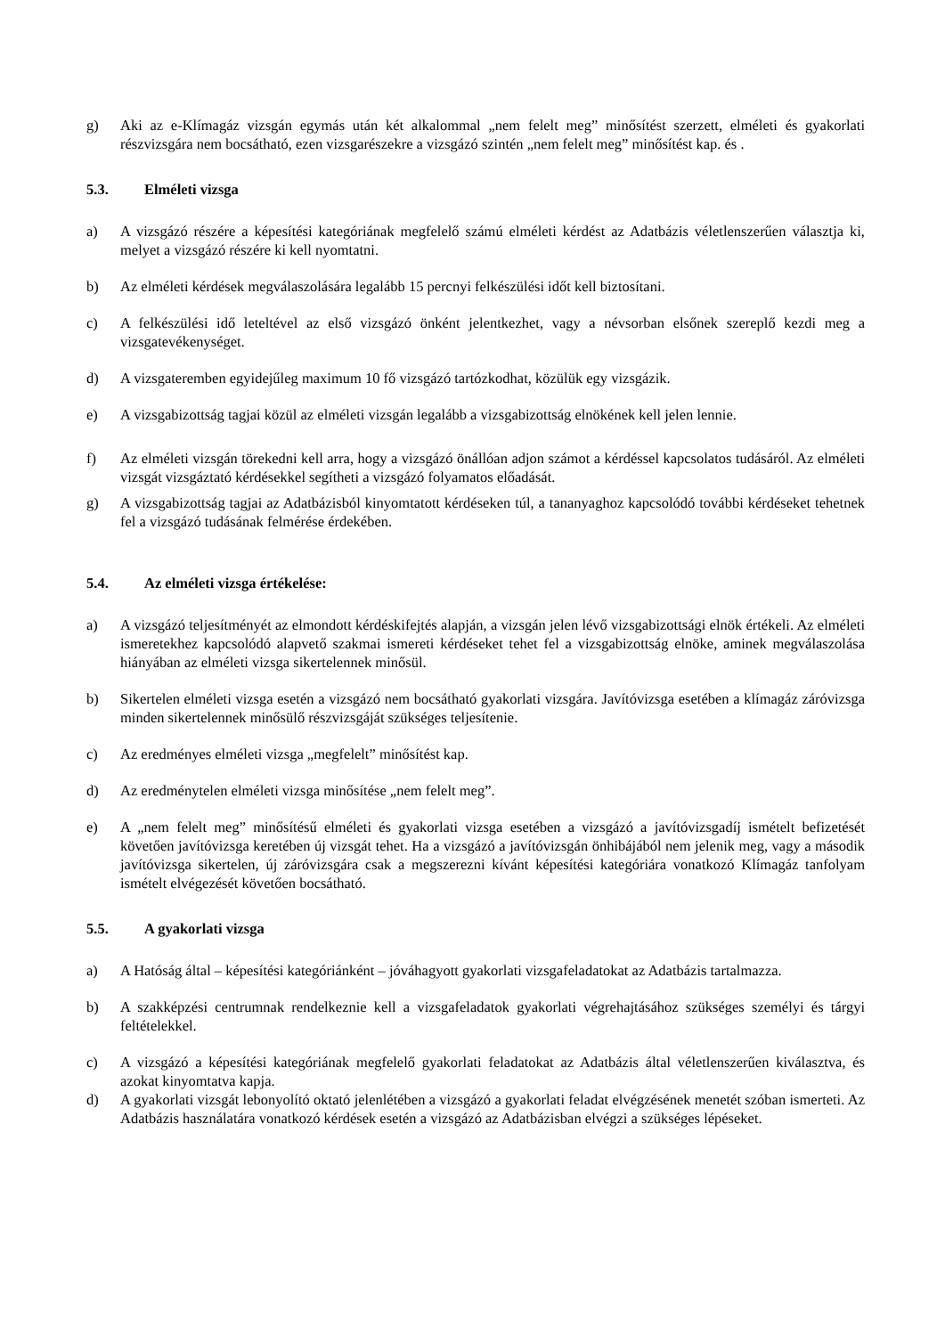g) Aki az e-Klímagáz vizsgán egymás után két alkalommal „nem felelt meg” minősítést szerzett, elméleti és gyakorlati részvizsgára nem bocsátható, ezen vizsgarészekre a vizsgázó szintén „nem felelt meg” minősítést kap. és .
5.3. Elméleti vizsga
a) A vizsgázó részére a képesítési kategóriának megfelelő számú elméleti kérdést az Adatbázis véletlenszerűen választja ki, melyet a vizsgázó részére ki kell nyomtatni.
b) Az elméleti kérdések megválaszolására legalább 15 percnyi felkészülési időt kell biztosítani.
c) A felkészülési idő leteltével az első vizsgázó önként jelentkezhet, vagy a névsorban elsőnek szereplő kezdi meg a vizsgatevékenységet.
d) A vizsgateremben egyidejűleg maximum 10 fő vizsgázó tartózkodhat, közülük egy vizsgázik.
e) A vizsgabizottság tagjai közül az elméleti vizsgán legalább a vizsgabizottság elnökének kell jelen lennie.
f) Az elméleti vizsgán törekedni kell arra, hogy a vizsgázó önállóan adjon számot a kérdéssel kapcsolatos tudásáról. Az elméleti vizsgát vizsgáztató kérdésekkel segítheti a vizsgázó folyamatos előadását.
g) A vizsgabizottság tagjai az Adatbázisból kinyomtatott kérdéseken túl, a tananyaghoz kapcsolódó további kérdéseket tehetnek fel a vizsgázó tudásának felmérése érdekében.
5.4. Az elméleti vizsga értékelése:
a) A vizsgázó teljesítményét az elmondott kérdéskifejtés alapján, a vizsgán jelen lévő vizsgabizottsági elnök értékeli. Az elméleti ismeretekhez kapcsolódó alapvető szakmai ismereti kérdéseket tehet fel a vizsgabizottság elnöke, aminek megválaszolása hiányában az elméleti vizsga sikertelennek minősül.
b) Sikertelen elméleti vizsga esetén a vizsgázó nem bocsátható gyakorlati vizsgára. Javítóvizsga esetében a klímagáz záróvizsga minden sikertelennek minősülő részvizsgáját szükséges teljesítenie.
c) Az eredményes elméleti vizsga „megfelelt” minősítést kap.
d) Az eredménytelen elméleti vizsga minősítése „nem felelt meg”.
e) A „nem felelt meg” minősítésű elméleti és gyakorlati vizsga esetében a vizsgázó a javítóvizsgadíj ismételt befizetését követően javítóvizsga keretében új vizsgát tehet. Ha a vizsgázó a javítóvizsgán önhibájából nem jelenik meg, vagy a második javítóvizsga sikertelen, új záróvizsgára csak a megszerezni kívánt képesítési kategóriára vonatkozó Klímagáz tanfolyam ismételt elvégezését követően bocsátható.
5.5. A gyakorlati vizsga
a) A Hatóság által – képesítési kategóriánként – jóváhagyott gyakorlati vizsgafeladatokat az Adatbázis tartalmazza.
b) A szakképzési centrumnak rendelkeznie kell a vizsgafeladatok gyakorlati végrehajtásához szükséges személyi és tárgyi feltételekkel.
c) A vizsgázó a képesítési kategóriának megfelelő gyakorlati feladatokat az Adatbázis által véletlenszerűen kiválasztva, és azokat kinyomtatva kapja.
d) A gyakorlati vizsgát lebonyolító oktató jelenlétében a vizsgázó a gyakorlati feladat elvégzésének menetét szóban ismerteti. Az Adatbázis használatára vonatkozó kérdések esetén a vizsgázó az Adatbázisban elvégzi a szükséges lépéseket.